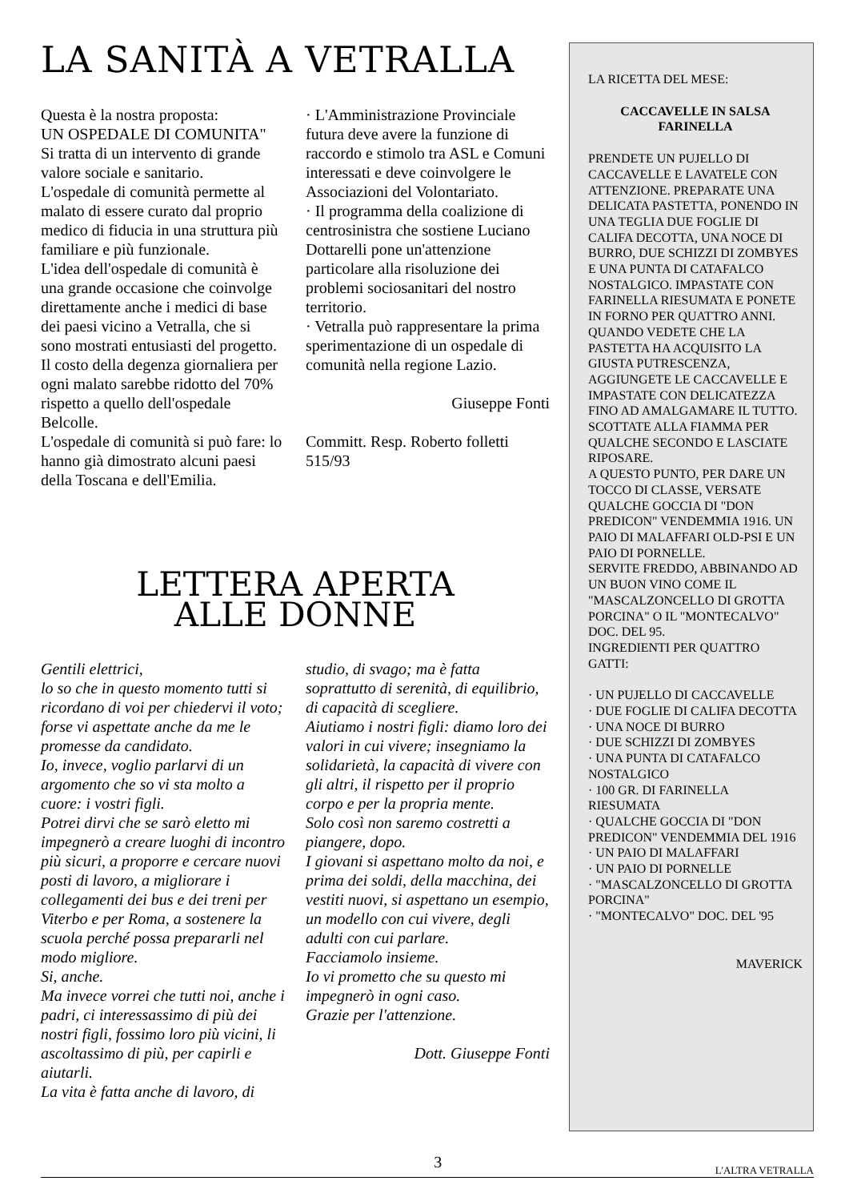LA SANITÀ A VETRALLA
Questa è la nostra proposta:
UN OSPEDALE DI COMUNITA"
Si tratta di un intervento di grande valore sociale e sanitario.
L'ospedale di comunità permette al malato di essere curato dal proprio medico di fiducia in una struttura più familiare e più funzionale.
L'idea dell'ospedale di comunità è una grande occasione che coinvolge direttamente anche i medici di base dei paesi vicino a Vetralla, che si sono mostrati entusiasti del progetto.
Il costo della degenza giornaliera per ogni malato sarebbe ridotto del 70% rispetto a quello dell'ospedale Belcolle.
L'ospedale di comunità si può fare: lo hanno già dimostrato alcuni paesi della Toscana e dell'Emilia.
· L'Amministrazione Provinciale futura deve avere la funzione di raccordo e stimolo tra ASL e Comuni interessati e deve coinvolgere le Associazioni del Volontariato.
· Il programma della coalizione di centrosinistra che sostiene Luciano Dottarelli pone un'attenzione particolare alla risoluzione dei problemi sociosanitari del nostro territorio.
· Vetralla può rappresentare la prima sperimentazione di un ospedale di comunità nella regione Lazio.
Giuseppe Fonti
Committ. Resp. Roberto folletti 515/93
LETTERA APERTA
ALLE DONNE
Gentili elettrici,
lo so che in questo momento tutti si ricordano di voi per chiedervi il voto; forse vi aspettate anche da me le promesse da candidato.
Io, invece, voglio parlarvi di un argomento che so vi sta molto a cuore: i vostri figli.
Potrei dirvi che se sarò eletto mi impegnerò a creare luoghi di incontro più sicuri, a proporre e cercare nuovi posti di lavoro, a migliorare i collegamenti dei bus e dei treni per Viterbo e per Roma, a sostenere la scuola perché possa prepararli nel modo migliore.
Si, anche.
Ma invece vorrei che tutti noi, anche i padri, ci interessassimo di più dei nostri figli, fossimo loro più vicini, li ascoltassimo di più, per capirli e aiutarli.
La vita è fatta anche di lavoro, di
studio, di svago; ma è fatta soprattutto di serenità, di equilibrio, di capacità di scegliere.
Aiutiamo i nostri figli: diamo loro dei valori in cui vivere; insegniamo la solidarietà, la capacità di vivere con gli altri, il rispetto per il proprio corpo e per la propria mente.
Solo così non saremo costretti a piangere, dopo.
I giovani si aspettano molto da noi, e prima dei soldi, della macchina, dei vestiti nuovi, si aspettano un esempio, un modello con cui vivere, degli adulti con cui parlare.
Facciamolo insieme.
Io vi prometto che su questo mi impegnerò in ogni caso.
Grazie per l'attenzione.
Dott. Giuseppe Fonti
LA RICETTA DEL MESE:
CACCAVELLE IN SALSA FARINELLA
PRENDETE UN PUJELLO DI CACCAVELLE E LAVATELE CON ATTENZIONE. PREPARATE UNA DELICATA PASTETTA, PONENDO IN UNA TEGLIA DUE FOGLIE DI CALIFA DECOTTA, UNA NOCE DI BURRO, DUE SCHIZZI DI ZOMBYES E UNA PUNTA DI CATAFALCO NOSTALGICO. IMPASTATE CON FARINELLA RIESUMATA E PONETE IN FORNO PER QUATTRO ANNI.
QUANDO VEDETE CHE LA PASTETTA HA ACQUISITO LA GIUSTA PUTRESCENZA, AGGIUNGETE LE CACCAVELLE E IMPASTATE CON DELICATEZZA FINO AD AMALGAMARE IL TUTTO. SCOTTATE ALLA FIAMMA PER QUALCHE SECONDO E LASCIATE RIPOSARE.
A QUESTO PUNTO, PER DARE UN TOCCO DI CLASSE, VERSATE QUALCHE GOCCIA DI "DON PREDICON" VENDEMMIA 1916. UN PAIO DI MALAFFARI OLD-PSI E UN PAIO DI PORNELLE.
SERVITE FREDDO, ABBINANDO AD UN BUON VINO COME IL "MASCALZONCELLO DI GROTTA PORCINA" O IL "MONTECALVO" DOC. DEL 95.
INGREDIENTI PER QUATTRO GATTI:
· UN PUJELLO DI CACCAVELLE
· DUE FOGLIE DI CALIFA DECOTTA
· UNA NOCE DI BURRO
· DUE SCHIZZI DI ZOMBYES
· UNA PUNTA DI CATAFALCO NOSTALGICO
· 100 GR. DI FARINELLA RIESUMATA
· QUALCHE GOCCIA DI "DON PREDICON" VENDEMMIA DEL 1916
· UN PAIO DI MALAFFARI
· UN PAIO DI PORNELLE
· "MASCALZONCELLO DI GROTTA PORCINA"
· "MONTECALVO" DOC. DEL '95
MAVERICK
3 L'ALTRA VETRALLA